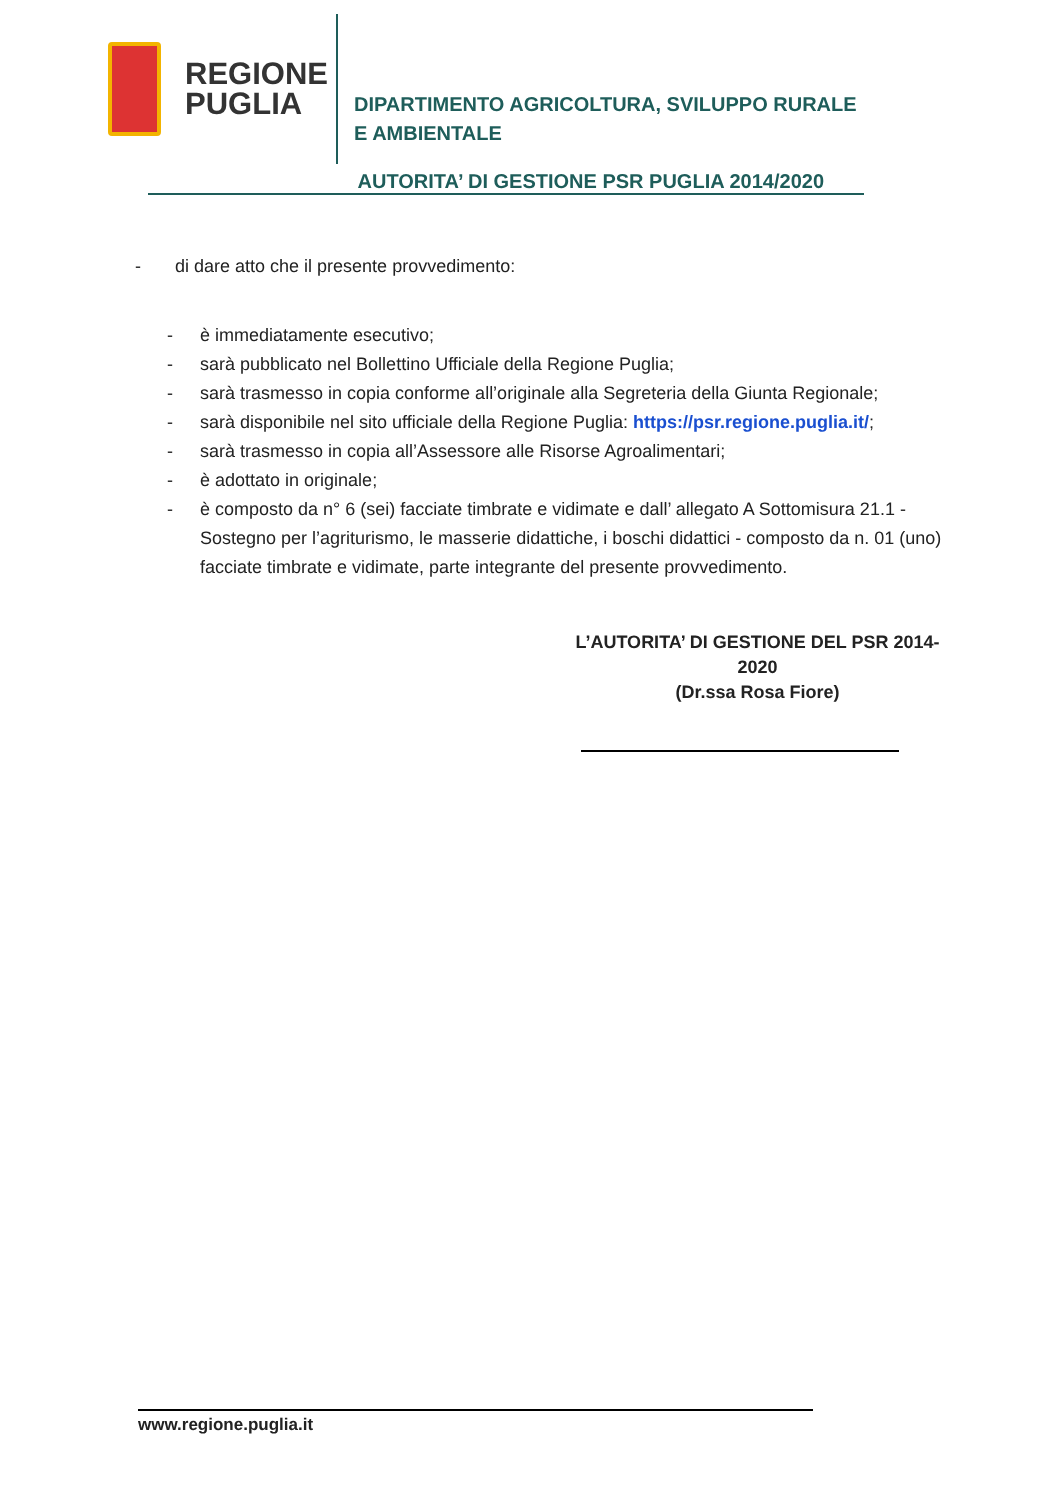REGIONE
PUGLIA
DIPARTIMENTO AGRICOLTURA, SVILUPPO RURALE
E AMBIENTALE
AUTORITA’ DI GESTIONE PSR PUGLIA 2014/2020
- di dare atto che il presente provvedimento:
- è immediatamente esecutivo;
- sarà pubblicato nel Bollettino Ufficiale della Regione Puglia;
- sarà trasmesso in copia conforme all’originale alla Segreteria della Giunta Regionale;
- sarà disponibile nel sito ufficiale della Regione Puglia: https://psr.regione.puglia.it/;
- sarà trasmesso in copia all’Assessore alle Risorse Agroalimentari;
- è adottato in originale;
- è composto da n° 6 (sei) facciate timbrate e vidimate e dall’ allegato A Sottomisura 21.1 - Sostegno per l’agriturismo, le masserie didattiche, i boschi didattici - composto da n. 01 (uno) facciate timbrate e vidimate, parte integrante del presente provvedimento.
L’AUTORITA’ DI GESTIONE DEL PSR 2014-2020
(Dr.ssa Rosa Fiore)
www.regione.puglia.it